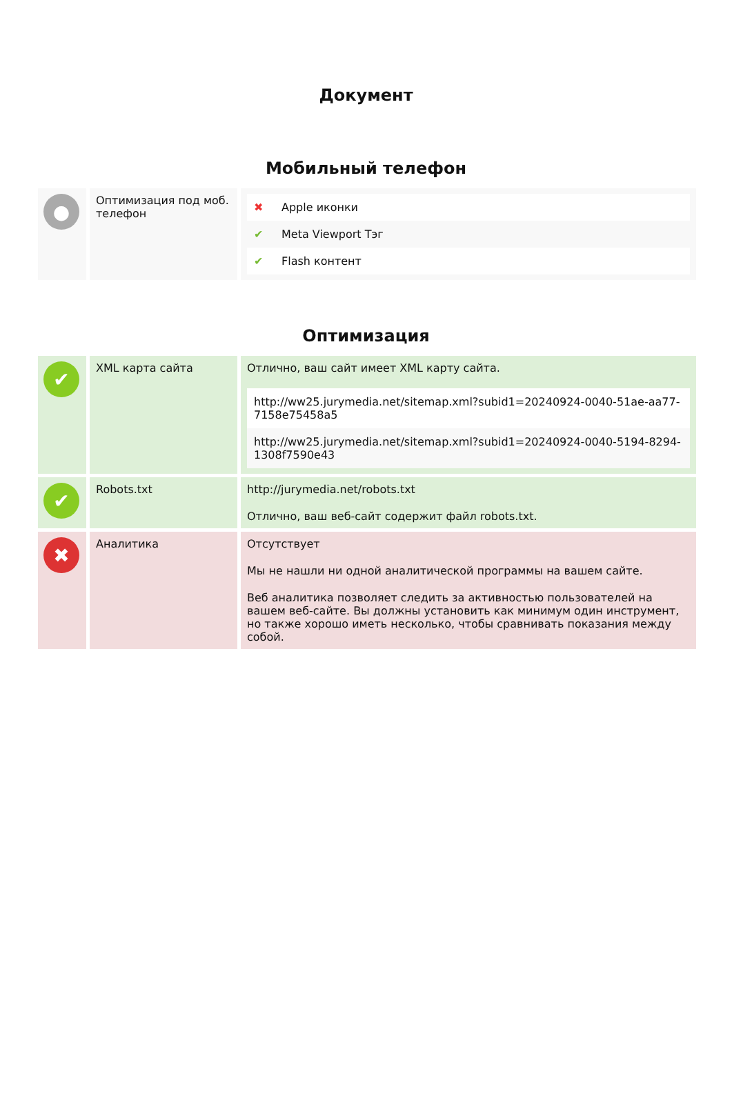Документ
Мобильный телефон
| ● | Оптимизация под моб. телефон | / ✖ / Apple иконки / / ✔ / Meta Viewport Тэг / / ✔ / Flash контент / |
Оптимизация
| ✔ | XML карта сайта | Отлично, ваш сайт имеет XML карту сайта. / http://ww25.jurymedia.net/sitemap.xml?subid1=20240924-0040-51ae-aa77-7158e75458a5 / / http://ww25.jurymedia.net/sitemap.xml?subid1=20240924-0040-5194-8294-1308f7590e43 / |
| ✔ | Robots.txt | http://jurymedia.net/robots.txt Отлично, ваш веб-сайт содержит файл robots.txt. |
| ✖ | Аналитика | Отсутствует Мы не нашли ни одной аналитической программы на вашем сайте. Веб аналитика позволяет следить за активностью пользователей на вашем веб-сайте. Вы должны установить как минимум один инструмент, но также хорошо иметь несколько, чтобы сравнивать показания между собой. |